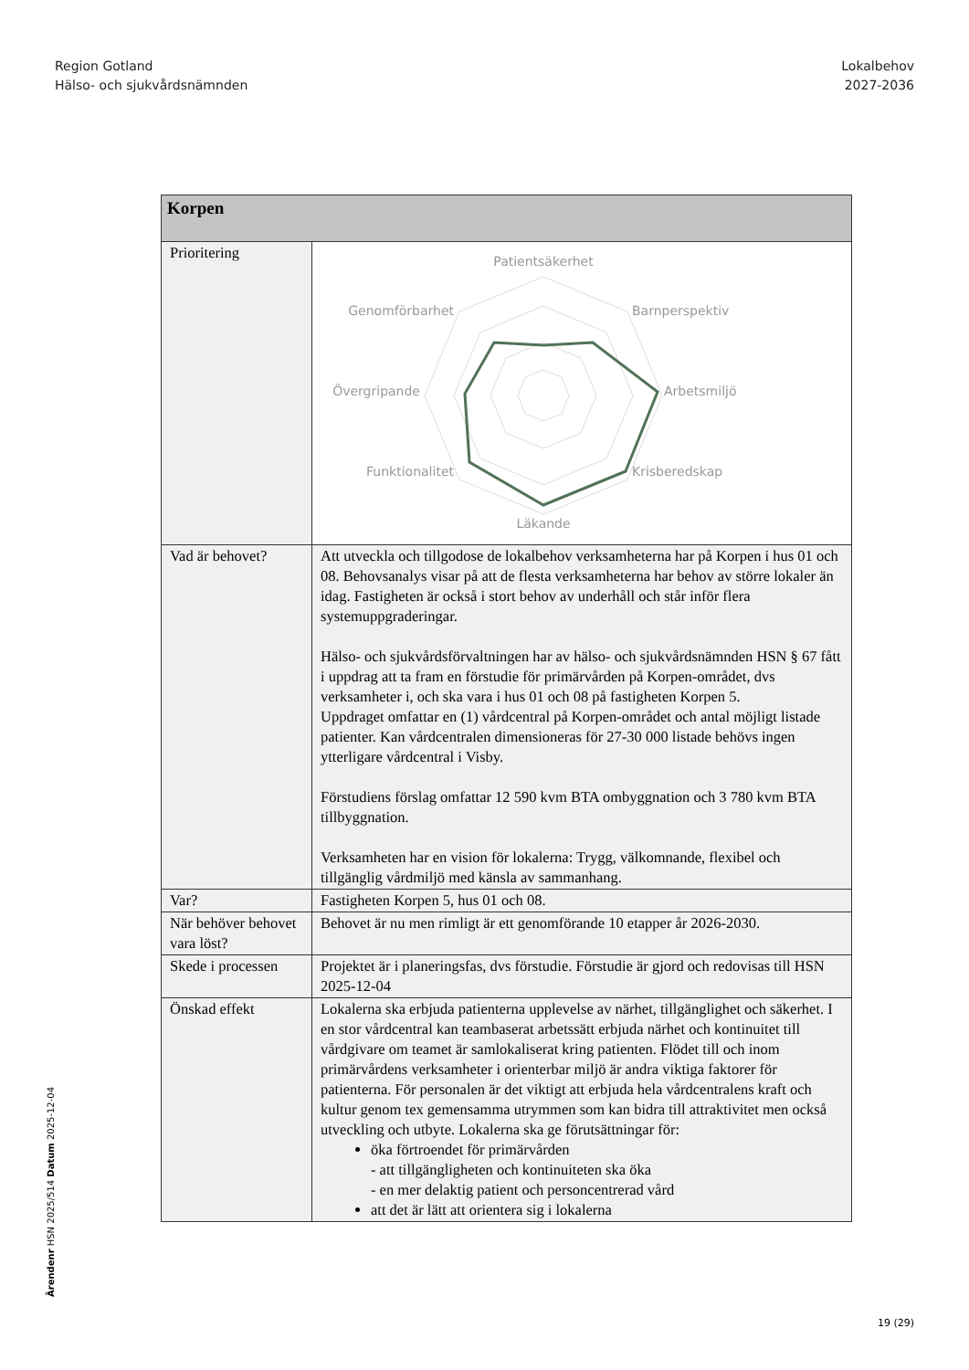Region Gotland
Hälso- och sjukvårdsnämnden
Lokalbehov
2027-2036
| Korpen | |
| --- | --- |
| Prioritering | Patientsäkerhet Barnperspektiv Arbetsmiljö Krisberedskap Läkande Genomförbarhet Övergripande Funktionalitet |
| Vad är behovet? | Att utveckla och tillgodose de lokalbehov verksamheterna har på Korpen i hus 01 och 08. Behovsanalys visar på att de flesta verksamheterna har behov av större lokaler än idag. Fastigheten är också i stort behov av underhåll och står inför flera systemuppgraderingar. Hälso- och sjukvårdsförvaltningen har av hälso- och sjukvårdsnämnden HSN § 67 fått i uppdrag att ta fram en förstudie för primärvården på Korpen-området, dvs verksamheter i, och ska vara i hus 01 och 08 på fastigheten Korpen 5. Uppdraget omfattar en (1) vårdcentral på Korpen-området och antal möjligt listade patienter. Kan vårdcentralen dimensioneras för 27-30 000 listade behövs ingen ytterligare vårdcentral i Visby. Förstudiens förslag omfattar 12 590 kvm BTA ombyggnation och 3 780 kvm BTA tillbyggnation. Verksamheten har en vision för lokalerna: Trygg, välkomnande, flexibel och tillgänglig vårdmiljö med känsla av sammanhang. |
| Var? | Fastigheten Korpen 5, hus 01 och 08. |
| När behöver behovet vara löst? | Behovet är nu men rimligt är ett genomförande 10 etapper år 2026-2030. |
| Skede i processen | Projektet är i planeringsfas, dvs förstudie. Förstudie är gjord och redovisas till HSN 2025-12-04 |
| Önskad effekt | Lokalerna ska erbjuda patienterna upplevelse av närhet, tillgänglighet och säkerhet. I en stor vårdcentral kan teambaserat arbetssätt erbjuda närhet och kontinuitet till vårdgivare om teamet är samlokaliserat kring patienten. Flödet till och inom primärvårdens verksamheter i orienterbar miljö är andra viktiga faktorer för patienterna. För personalen är det viktigt att erbjuda hela vårdcentralens kraft och kultur genom tex gemensamma utrymmen som kan bidra till attraktivitet men också utveckling och utbyte. Lokalerna ska ge förutsättningar för: öka förtroendet för primärvården - att tillgängligheten och kontinuiteten ska öka - en mer delaktig patient och personcentrerad vård att det är lätt att orientera sig i lokalerna |
Ärendenr HSN 2025/514 Datum 2025-12-04
19 (29)